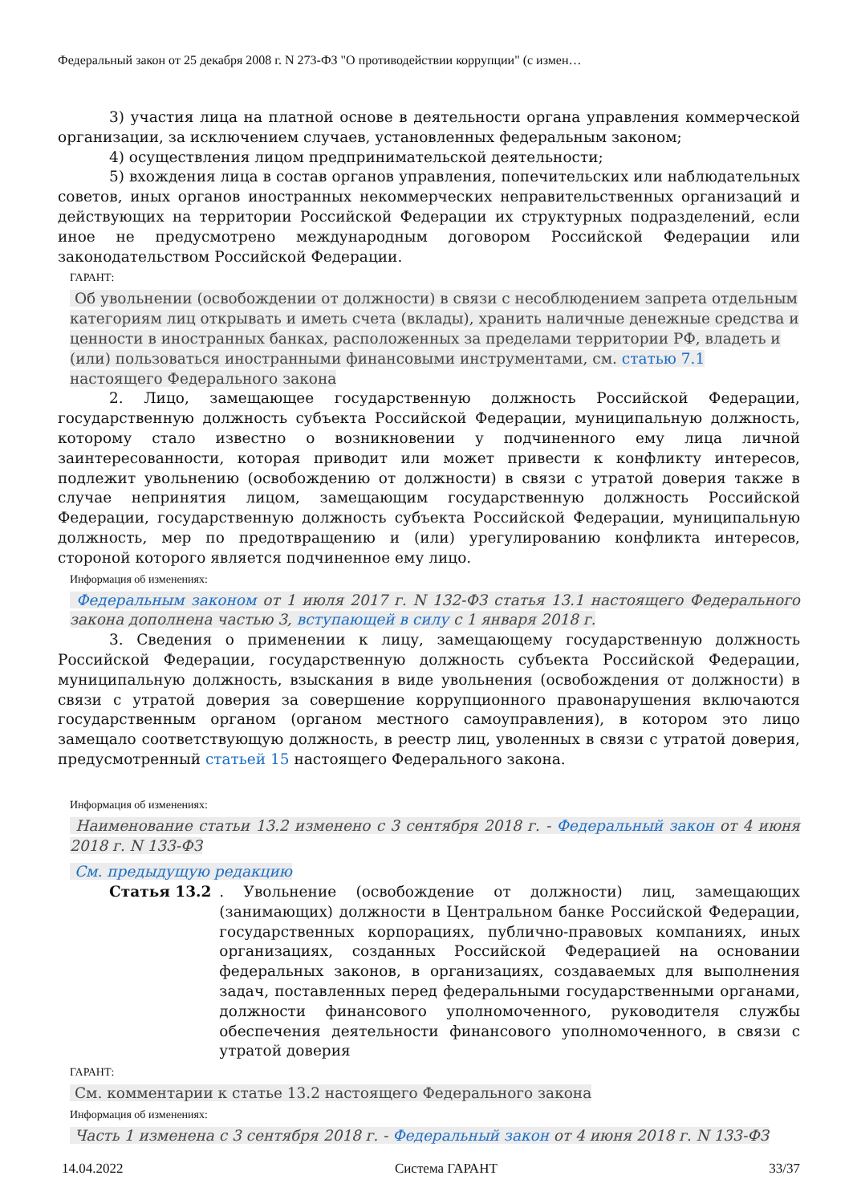Федеральный закон от 25 декабря 2008 г. N 273-ФЗ "О противодействии коррупции" (с измен…
3) участия лица на платной основе в деятельности органа управления коммерческой организации, за исключением случаев, установленных федеральным законом;
4) осуществления лицом предпринимательской деятельности;
5) вхождения лица в состав органов управления, попечительских или наблюдательных советов, иных органов иностранных некоммерческих неправительственных организаций и действующих на территории Российской Федерации их структурных подразделений, если иное не предусмотрено международным договором Российской Федерации или законодательством Российской Федерации.
ГАРАНТ:
Об увольнении (освобождении от должности) в связи с несоблюдением запрета отдельным категориям лиц открывать и иметь счета (вклады), хранить наличные денежные средства и ценности в иностранных банках, расположенных за пределами территории РФ, владеть и (или) пользоваться иностранными финансовыми инструментами, см. статью 7.1 настоящего Федерального закона
2. Лицо, замещающее государственную должность Российской Федерации, государственную должность субъекта Российской Федерации, муниципальную должность, которому стало известно о возникновении у подчиненного ему лица личной заинтересованности, которая приводит или может привести к конфликту интересов, подлежит увольнению (освобождению от должности) в связи с утратой доверия также в случае непринятия лицом, замещающим государственную должность Российской Федерации, государственную должность субъекта Российской Федерации, муниципальную должность, мер по предотвращению и (или) урегулированию конфликта интересов, стороной которого является подчиненное ему лицо.
Информация об изменениях:
Федеральным законом от 1 июля 2017 г. N 132-ФЗ статья 13.1 настоящего Федерального закона дополнена частью 3, вступающей в силу с 1 января 2018 г.
3. Сведения о применении к лицу, замещающему государственную должность Российской Федерации, государственную должность субъекта Российской Федерации, муниципальную должность, взыскания в виде увольнения (освобождения от должности) в связи с утратой доверия за совершение коррупционного правонарушения включаются государственным органом (органом местного самоуправления), в котором это лицо замещало соответствующую должность, в реестр лиц, уволенных в связи с утратой доверия, предусмотренный статьей 15 настоящего Федерального закона.
Информация об изменениях:
Наименование статьи 13.2 изменено с 3 сентября 2018 г. - Федеральный закон от 4 июня 2018 г. N 133-ФЗ
См. предыдущую редакцию
Статья 13.2 . Увольнение (освобождение от должности) лиц, замещающих (занимающих) должности в Центральном банке Российской Федерации, государственных корпорациях, публично-правовых компаниях, иных организациях, созданных Российской Федерацией на основании федеральных законов, в организациях, создаваемых для выполнения задач, поставленных перед федеральными государственными органами, должности финансового уполномоченного, руководителя службы обеспечения деятельности финансового уполномоченного, в связи с утратой доверия
ГАРАНТ:
См. комментарии к статье 13.2 настоящего Федерального закона
Информация об изменениях:
Часть 1 изменена с 3 сентября 2018 г. - Федеральный закон от 4 июня 2018 г. N 133-ФЗ
14.04.2022 Система ГАРАНТ 33/37